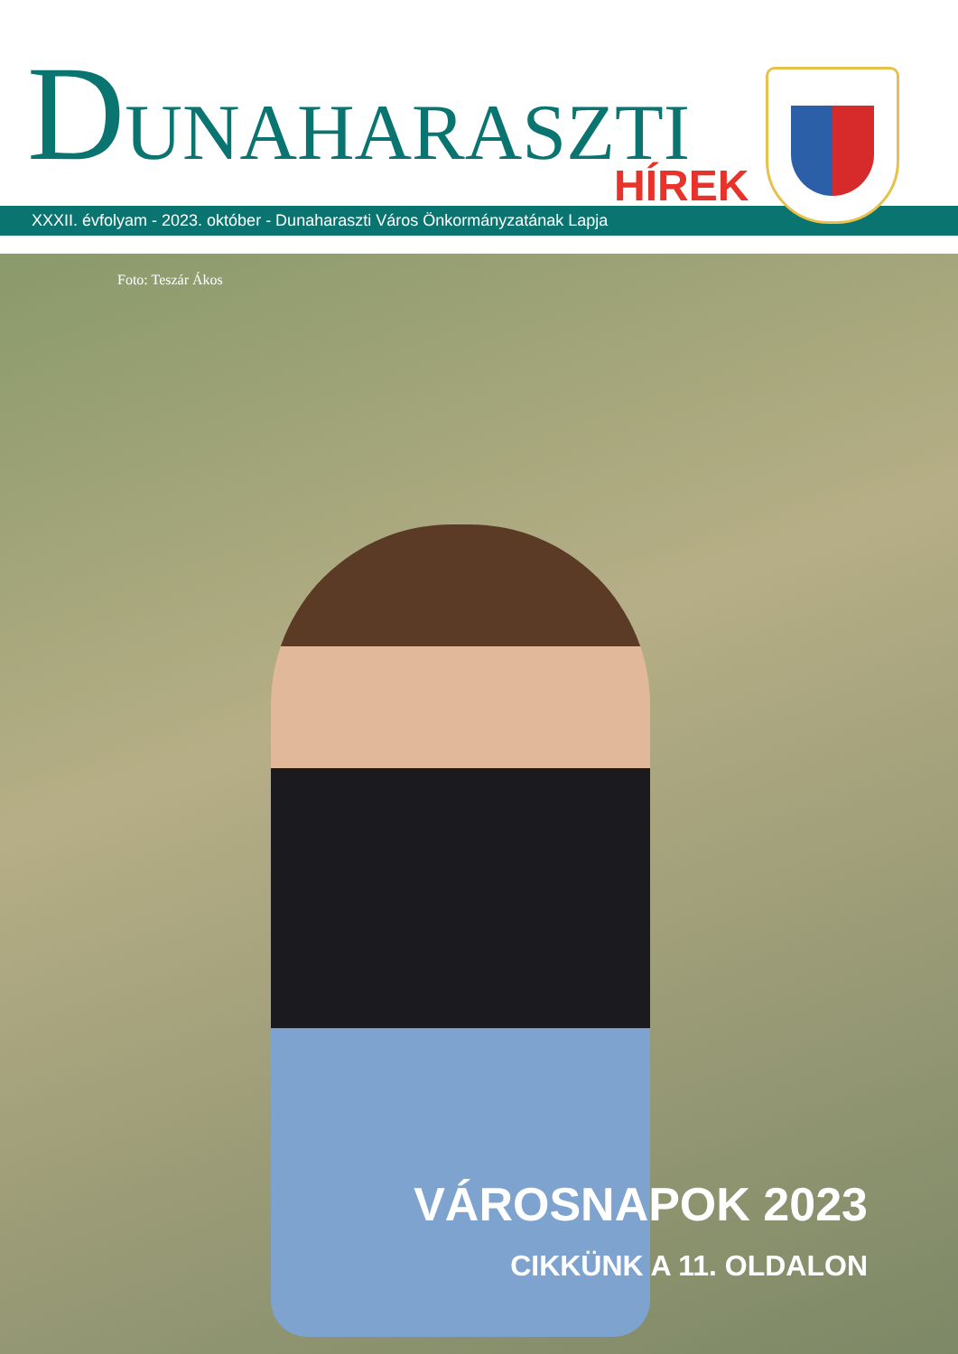DUNAHARASZTI
HÍREK
XXXII. évfolyam - 2023. október - Dunaharaszti Város Önkormányzatának Lapja
Foto: Teszár Ákos
VÁROSNAPOK 2023
CIKKÜNK A 11. OLDALON